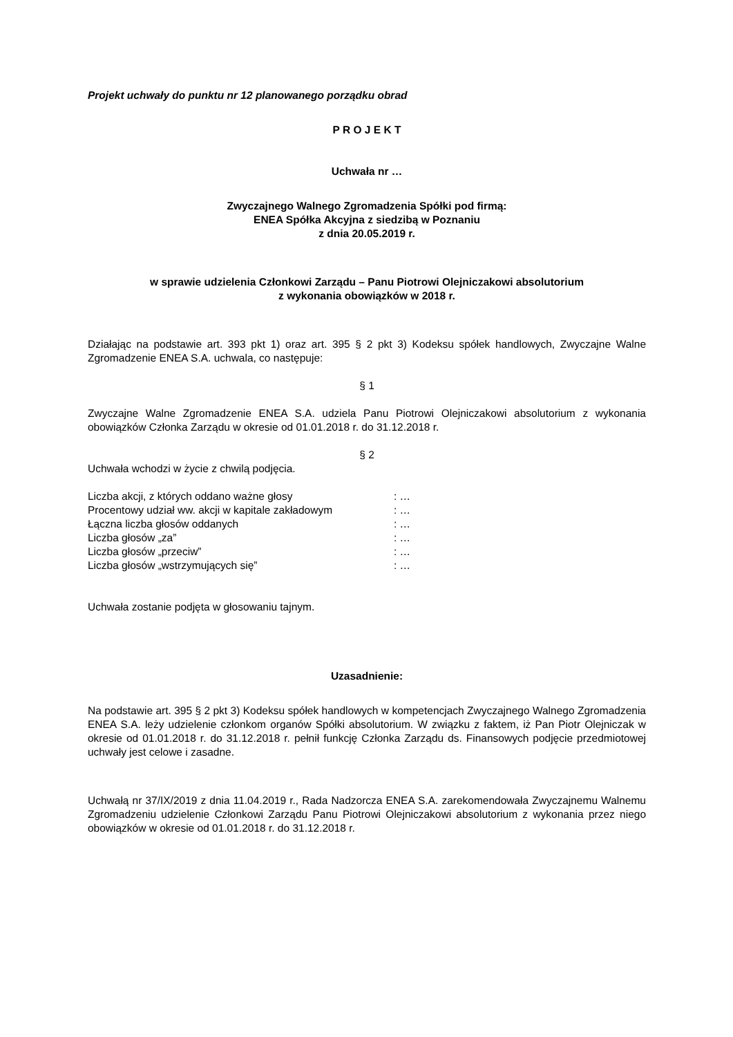Projekt uchwały do punktu nr 12 planowanego porządku obrad
P R O J E K T
Uchwała nr …
Zwyczajnego Walnego Zgromadzenia Spółki pod firmą:
ENEA Spółka Akcyjna z siedzibą w Poznaniu
z dnia 20.05.2019 r.
w sprawie udzielenia Członkowi Zarządu – Panu Piotrowi Olejniczakowi absolutorium
z wykonania obowiązków w 2018 r.
Działając na podstawie art. 393 pkt 1) oraz art. 395 § 2 pkt 3) Kodeksu spółek handlowych, Zwyczajne Walne Zgromadzenie ENEA S.A. uchwala, co następuje:
§ 1
Zwyczajne Walne Zgromadzenie ENEA S.A. udziela Panu Piotrowi Olejniczakowi absolutorium z wykonania obowiązków Członka Zarządu w okresie od 01.01.2018 r. do 31.12.2018 r.
§ 2
Uchwała wchodzi w życie z chwilą podjęcia.
| Liczba akcji, z których oddano ważne głosy | : … |
| Procentowy udział ww. akcji w kapitale zakładowym | : … |
| Łączna liczba głosów oddanych | : … |
| Liczba głosów „za” | : … |
| Liczba głosów „przeciw” | : … |
| Liczba głosów „wstrzymujących się” | : … |
Uchwała zostanie podjęta w głosowaniu tajnym.
Uzasadnienie:
Na podstawie art. 395 § 2 pkt 3) Kodeksu spółek handlowych w kompetencjach Zwyczajnego Walnego Zgromadzenia ENEA S.A. leży udzielenie członkom organów Spółki absolutorium. W związku z faktem, iż Pan Piotr Olejniczak w okresie od 01.01.2018 r. do 31.12.2018 r. pełnił funkcję Członka Zarządu ds. Finansowych podjęcie przedmiotowej uchwały jest celowe i zasadne.
Uchwałą nr 37/IX/2019 z dnia 11.04.2019 r., Rada Nadzorcza ENEA S.A. zarekomendowała Zwyczajnemu Walnemu Zgromadzeniu udzielenie Członkowi Zarządu Panu Piotrowi Olejniczakowi absolutorium z wykonania przez niego obowiązków w okresie od 01.01.2018 r. do 31.12.2018 r.